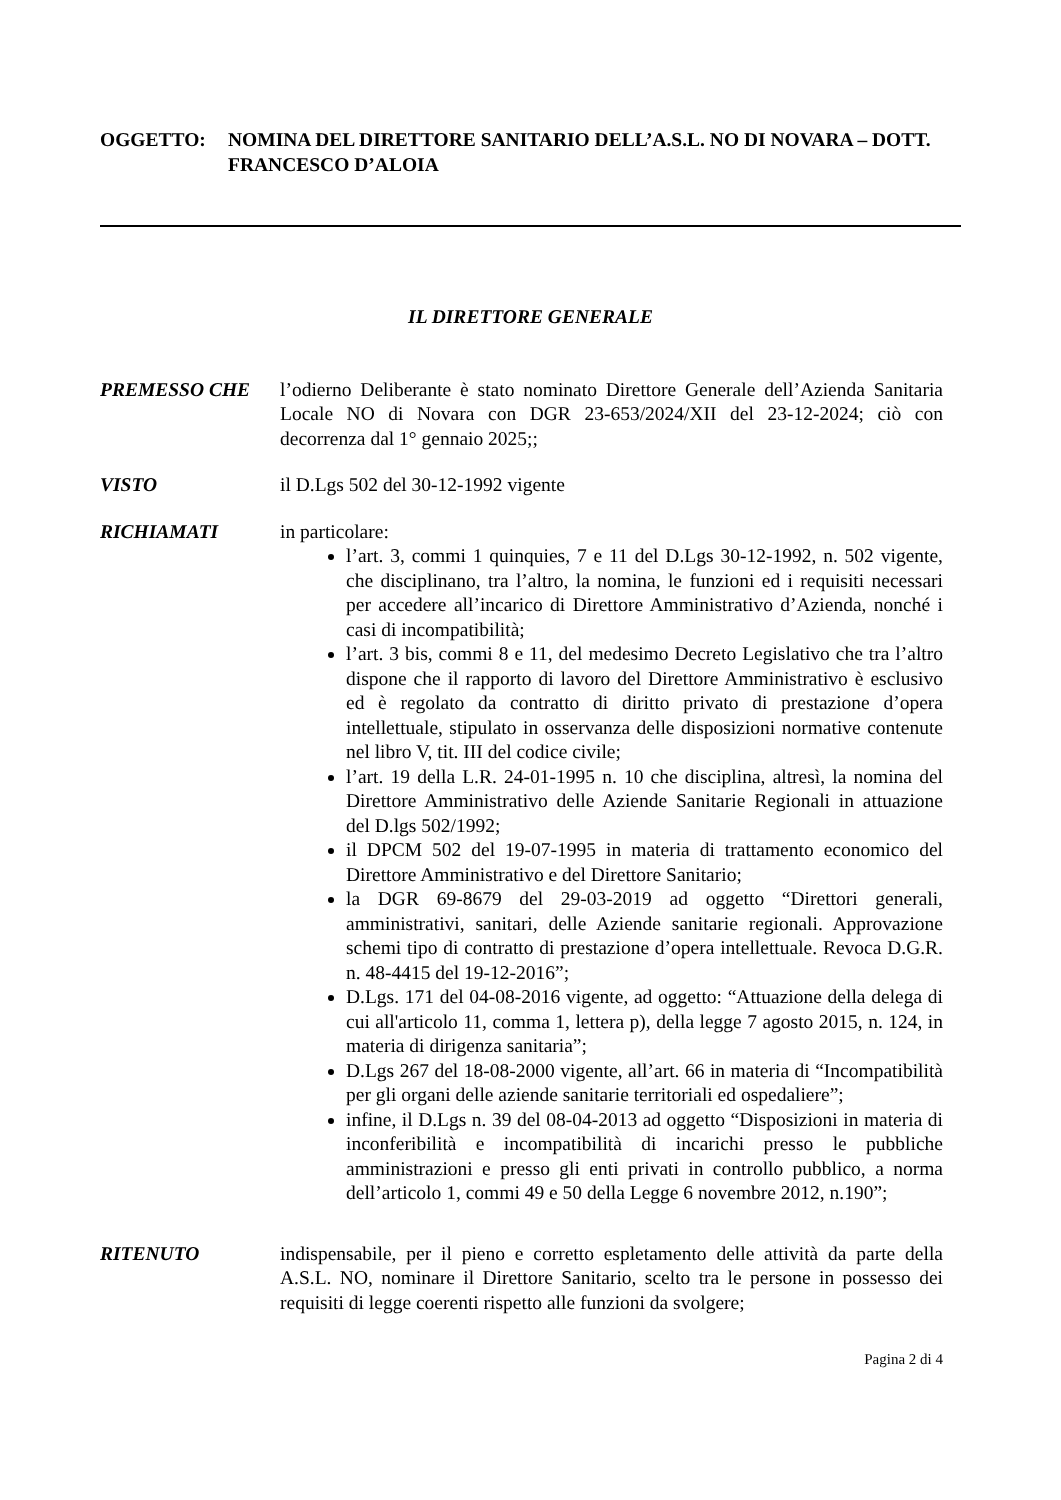OGGETTO: NOMINA DEL DIRETTORE SANITARIO DELL’A.S.L. NO DI NOVARA – DOTT. FRANCESCO D’ALOIA
IL DIRETTORE GENERALE
PREMESSO CHE l’odierno Deliberante è stato nominato Direttore Generale dell’Azienda Sanitaria Locale NO di Novara con DGR 23-653/2024/XII del 23-12-2024; ciò con decorrenza dal 1° gennaio 2025;;
VISTO il D.Lgs 502 del 30-12-1992 vigente
RICHIAMATI in particolare:
l’art. 3, commi 1 quinquies, 7 e 11 del D.Lgs 30-12-1992, n. 502 vigente, che disciplinano, tra l’altro, la nomina, le funzioni ed i requisiti necessari per accedere all’incarico di Direttore Amministrativo d’Azienda, nonché i casi di incompatibilità;
l’art. 3 bis, commi 8 e 11, del medesimo Decreto Legislativo che tra l’altro dispone che il rapporto di lavoro del Direttore Amministrativo è esclusivo ed è regolato da contratto di diritto privato di prestazione d’opera intellettuale, stipulato in osservanza delle disposizioni normative contenute nel libro V, tit. III del codice civile;
l’art. 19 della L.R. 24-01-1995 n. 10 che disciplina, altresì, la nomina del Direttore Amministrativo delle Aziende Sanitarie Regionali in attuazione del D.lgs 502/1992;
il DPCM 502 del 19-07-1995 in materia di trattamento economico del Direttore Amministrativo e del Direttore Sanitario;
la DGR 69-8679 del 29-03-2019 ad oggetto “Direttori generali, amministrativi, sanitari, delle Aziende sanitarie regionali. Approvazione schemi tipo di contratto di prestazione d’opera intellettuale. Revoca D.G.R. n. 48-4415 del 19-12-2016”;
D.Lgs. 171 del 04-08-2016 vigente, ad oggetto: “Attuazione della delega di cui all'articolo 11, comma 1, lettera p), della legge 7 agosto 2015, n. 124, in materia di dirigenza sanitaria”;
D.Lgs 267 del 18-08-2000 vigente, all’art. 66 in materia di “Incompatibilità per gli organi delle aziende sanitarie territoriali ed ospedaliere”;
infine, il D.Lgs n. 39 del 08-04-2013 ad oggetto “Disposizioni in materia di inconferibilità e incompatibilità di incarichi presso le pubbliche amministrazioni e presso gli enti privati in controllo pubblico, a norma dell’articolo 1, commi 49 e 50 della Legge 6 novembre 2012, n.190”;
RITENUTO indispensabile, per il pieno e corretto espletamento delle attività da parte della A.S.L. NO, nominare il Direttore Sanitario, scelto tra le persone in possesso dei requisiti di legge coerenti rispetto alle funzioni da svolgere;
Pagina 2 di 4